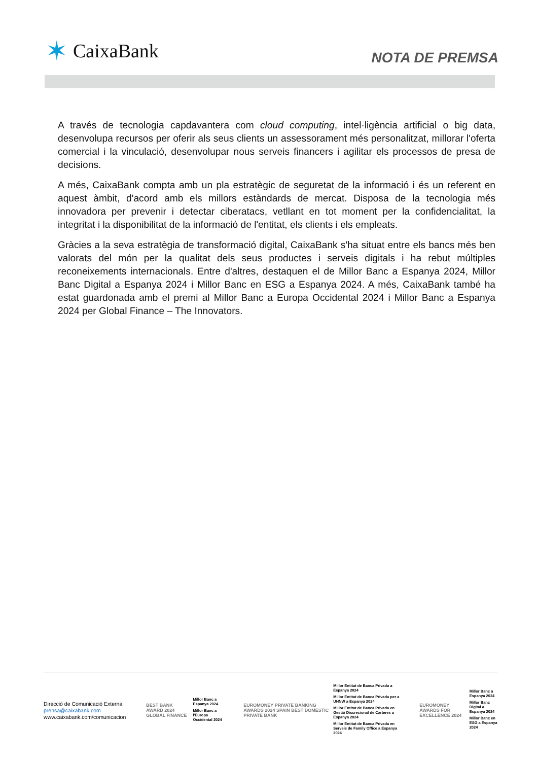✶ CaixaBank
NOTA DE PREMSA
A través de tecnologia capdavantera com cloud computing, intel·ligència artificial o big data, desenvolupa recursos per oferir als seus clients un assessorament més personalitzat, millorar l'oferta comercial i la vinculació, desenvolupar nous serveis financers i agilitar els processos de presa de decisions.
A més, CaixaBank compta amb un pla estratègic de seguretat de la informació i és un referent en aquest àmbit, d'acord amb els millors estàndards de mercat. Disposa de la tecnologia més innovadora per prevenir i detectar ciberatacs, vetllant en tot moment per la confidencialitat, la integritat i la disponibilitat de la informació de l'entitat, els clients i els empleats.
Gràcies a la seva estratègia de transformació digital, CaixaBank s'ha situat entre els bancs més ben valorats del món per la qualitat dels seus productes i serveis digitals i ha rebut múltiples reconeixements internacionals. Entre d'altres, destaquen el de Millor Banc a Espanya 2024, Millor Banc Digital a Espanya 2024 i Millor Banc en ESG a Espanya 2024. A més, CaixaBank també ha estat guardonada amb el premi al Millor Banc a Europa Occidental 2024 i Millor Banc a Espanya 2024 per Global Finance – The Innovators.
Direcció de Comunicació Externa
prensa@caixabank.com
www.caixabank.com/comunicacion
BEST BANK AWARD 2024 GLOBAL FINANCE
Millor Banc a Espanya 2024
Millor Banc a l'Europa Occidental 2024
EUROMONEY PRIVATE BANKING AWARDS 2024 SPAIN BEST DOMESTIC PRIVATE BANK
Millor Entitat de Banca Privada a Espanya 2024
Millor Entitat de Banca Privada per a UHNW a Espanya 2024
Millor Entitat de Banca Privada en Gestió Discrecional de Carteres a Espanya 2024
Millor Entitat de Banca Privada en Serveis de Family Office a Espanya 2024
EUROMONEY AWARDS FOR EXCELLENCE 2024
Millor Banc a Espanya 2024
Millor Banc Digital a Espanya 2024
Millor Banc en ESG a Espanya 2024